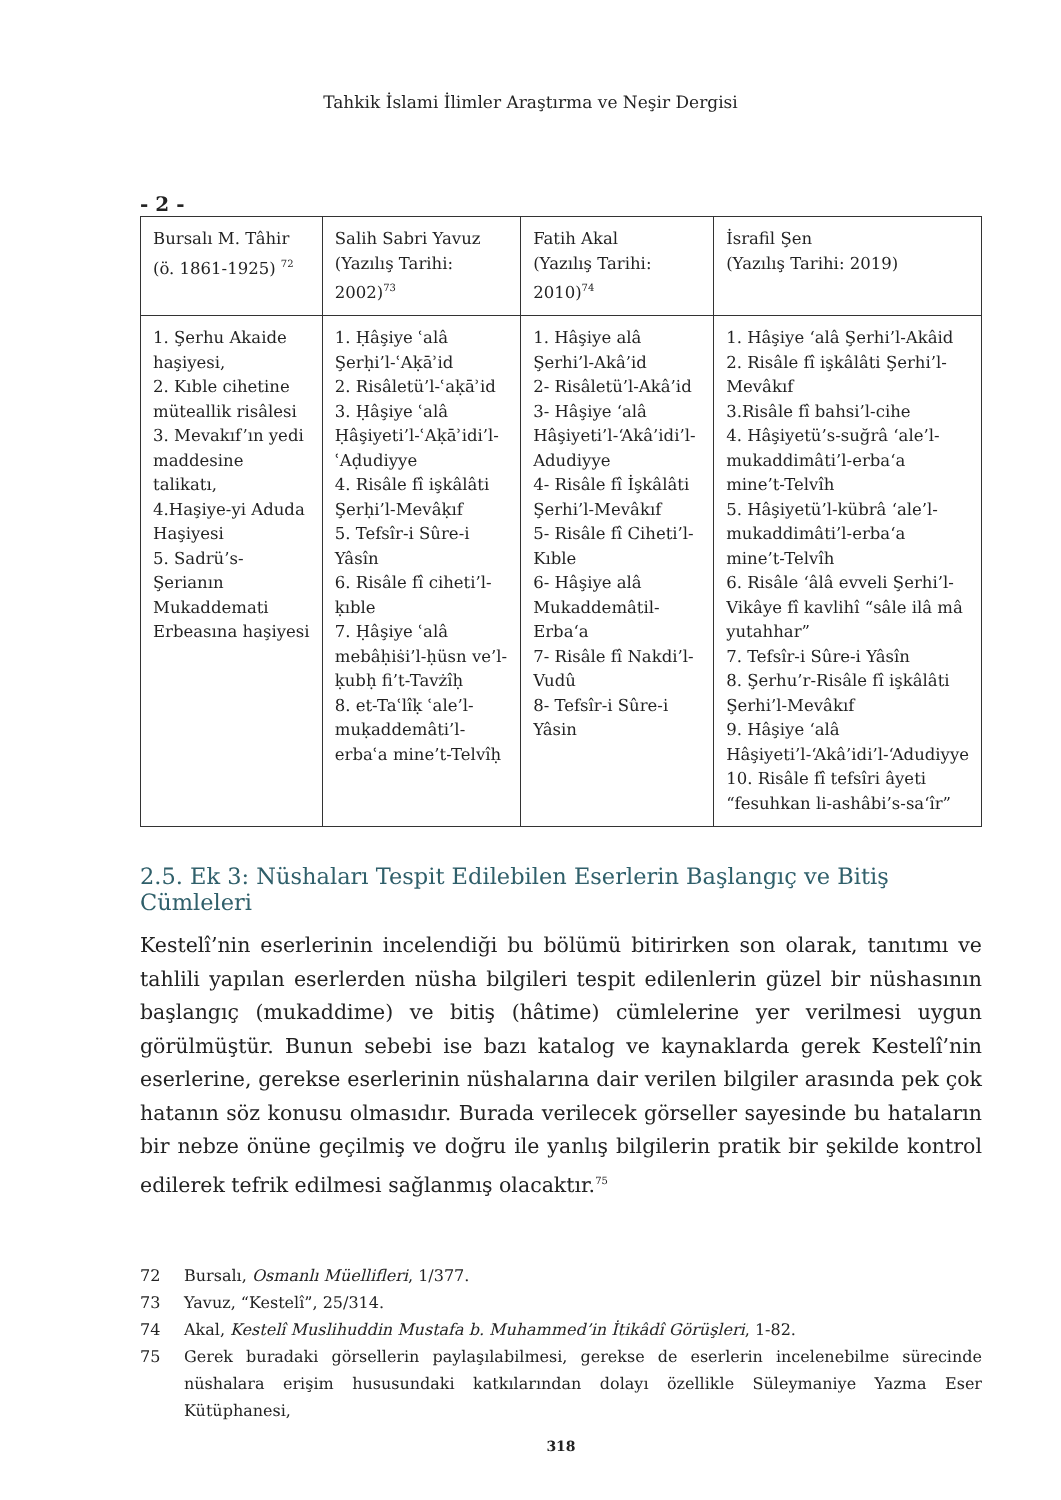Tahkik İslami İlimler Araştırma ve Neşir Dergisi
- 2 -
| Bursalı M. Tâhir (ö. 1861-1925) <sup>72</sup> | Salih Sabri Yavuz (Yazılış Tarihi: 2002)<sup>73</sup> | Fatih Akal (Yazılış Tarihi: 2010)<sup>74</sup> | İsrafil Şen (Yazılış Tarihi: 2019) |
| 1. Şerhu Akaide haşiyesi, 2. Kıble cihetine müteallik risâlesi 3. Mevakıf’ın yedi maddesine talikatı, 4.Haşiye-yi Aduda Haşiyesi 5. Sadrü’s-Şerianın Mukaddemati Erbeasına haşiyesi | 1. Ḥâşiye ʿalâ Şerḥi’l-ʿAḳāʾid 2. Risâletü’l-ʿaḳāʾid 3. Ḥâşiye ʿalâ Ḥâşiyeti’l-ʿAḳāʾidi’l-ʿAḍudiyye 4. Risâle fî işkâlâti Şerḥi’l-Mevâḳıf 5. Tefsîr-i Sûre-i Yâsîn 6. Risâle fî ciheti’l-ḳıble 7. Ḥâşiye ʿalâ mebâḥiṡi’l-ḥüsn ve’l-ḳubḥ fi’t-Tavżîḥ 8. et-Taʿlîḳ ʿale’l-muḳaddemâti’l-erbaʿa mine’t-Telvîḥ | 1. Hâşiye alâ Şerhi’l-Akâ’id 2- Risâletü’l-Akâ’id 3- Hâşiye ‘alâ Hâşiyeti’l-‘Akâ’idi’l-Adudiyye 4- Risâle fî İşkâlâti Şerhi’l-Mevâkıf 5- Risâle fî Ciheti’l-Kıble 6- Hâşiye alâ Mukaddemâtil-Erba‘a 7- Risâle fî Nakdi’l-Vudû 8- Tefsîr-i Sûre-i Yâsin | 1. Hâşiye ‘alâ Şerhi’l-Akâid 2. Risâle fî işkâlâti Şerhi’l-Mevâkıf 3.Risâle fî bahsi’l-cihe 4. Hâşiyetü’s-suğrâ ‘ale’l-mukaddimâti’l-erba‘a mine’t-Telvîh 5. Hâşiyetü’l-kübrâ ‘ale’l-mukaddimâti’l-erba‘a mine’t-Telvîh 6. Risâle ‘âlâ evveli Şerhi’l-Vikâye fî kavlihî “sâle ilâ mâ yutahhar” 7. Tefsîr-i Sûre-i Yâsîn 8. Şerhu’r-Risâle fî işkâlâti Şerhi’l-Mevâkıf 9. Hâşiye ‘alâ Hâşiyeti’l-‘Akâ’idi’l-‘Adudiyye 10. Risâle fî tefsîri âyeti “fesuhkan li-ashâbi’s-sa‘îr” |
2.5. Ek 3: Nüshaları Tespit Edilebilen Eserlerin Başlangıç ve Bitiş Cümleleri
Kestelî’nin eserlerinin incelendiği bu bölümü bitirirken son olarak, tanıtımı ve tahlili yapılan eserlerden nüsha bilgileri tespit edilenlerin güzel bir nüshasının başlangıç (mukaddime) ve bitiş (hâtime) cümlelerine yer verilmesi uygun görülmüştür. Bunun sebebi ise bazı katalog ve kaynaklarda gerek Kestelî’nin eserlerine, gerekse eserlerinin nüshalarına dair verilen bilgiler arasında pek çok hatanın söz konusu olmasıdır. Burada verilecek görseller sayesinde bu hataların bir nebze önüne geçilmiş ve doğru ile yanlış bilgilerin pratik bir şekilde kontrol edilerek tefrik edilmesi sağlanmış olacaktır.<sup>75</sup>
72 Bursalı, Osmanlı Müellifleri, 1/377.
73 Yavuz, “Kestelî”, 25/314.
74 Akal, Kestelî Muslihuddin Mustafa b. Muhammed’in İtikâdî Görüşleri, 1-82.
75 Gerek buradaki görsellerin paylaşılabilmesi, gerekse de eserlerin incelenebilme sürecinde nüshalara erişim hususundaki katkılarından dolayı özellikle Süleymaniye Yazma Eser Kütüphanesi,
318